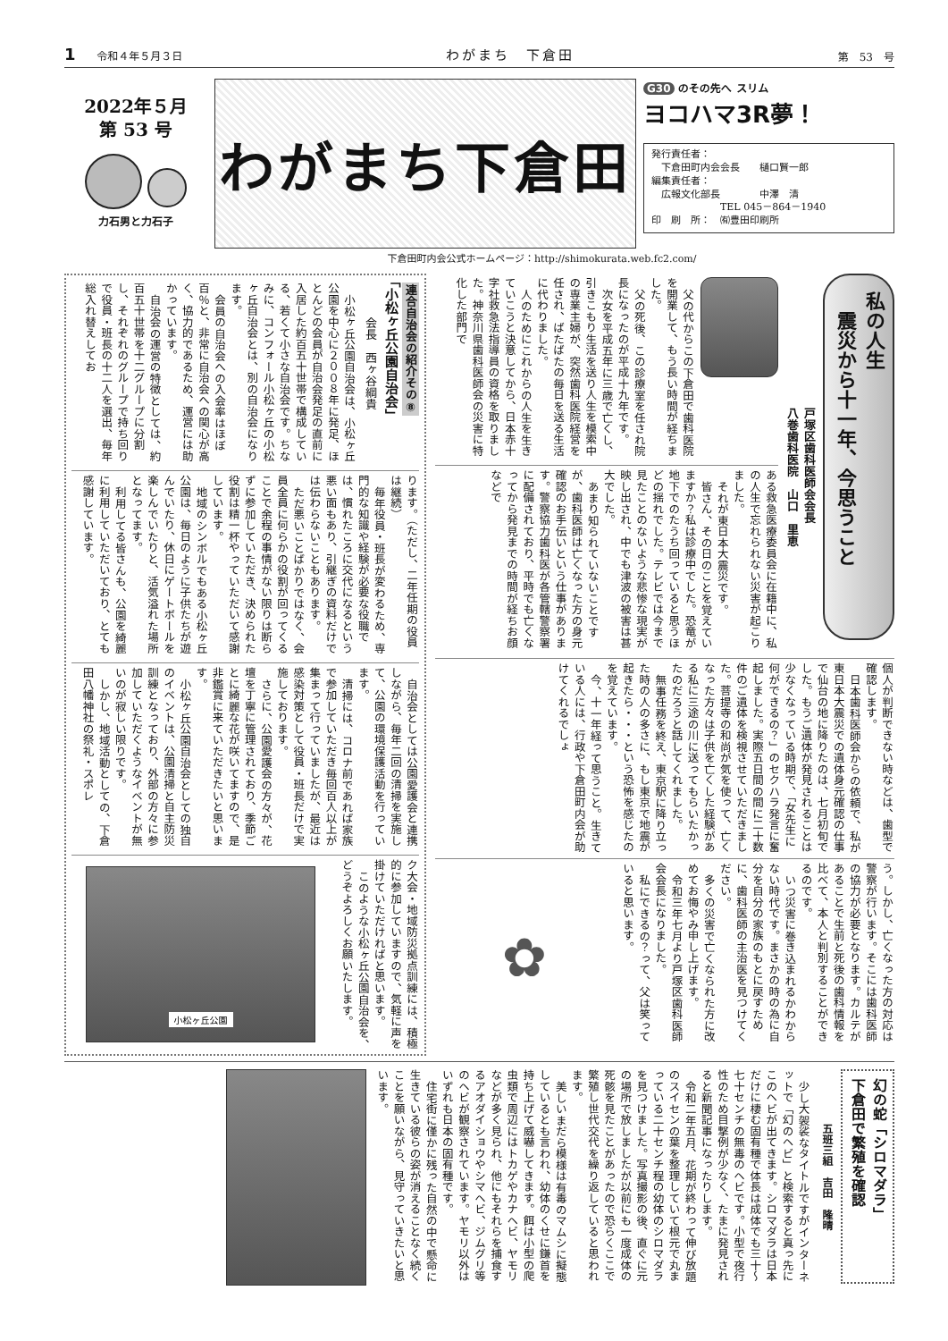1 令和４年５月３日
わがまち　下倉田
第　53　号
2022年５月
第 53 号
力石男と力石子
わがまち下倉田
G30 のその先へ スリム
ヨコハマ3R夢！
発行責任者：
　下倉田町内会会長　　樋口賢一郎
編集責任者：
　広報文化部長　　　　中澤　清
　　　　　　　TEL 045－864－1940
印　刷　所：　㈲豊田印刷所
下倉田町内会公式ホームページ：http://shimokurata.web.fc2.com/
連合自治会の紹介その⑧
「小松ヶ丘公園自治会」
　　　会長　西ヶ谷綱貴
小松ヶ丘公園自治会は、小松ヶ丘公園を中心に２００８年に発足、ほとんどの会員が自治会発足の直前に入居した約百五十世帯で構成している、若くて小さな自治会です。ちなみに、コンフォール小松ヶ丘の小松ヶ丘自治会とは、別の自治会になります。
会員の自治会への入会率はほぼ百％と、非常に自治会への関心が高く、協力的であるため、運営には助かっています。
自治会の運営の特徴としては、約百五十世帯を十二グループに分割し、それぞれのグループで持ち回りで役員・班長の十二人を選出、毎年総入れ替えしてお
ります。（ただし、二年任期の役員は継続）
毎年役員・班長が変わるため、専門的な知識や経験が必要な役職では、慣れたころに交代になるという悪い面もあり、引継ぎの資料だけでは伝わらないこともあります。
ただ悪いことばかりではなく、会員全員に何らかの役割が回ってくることで余程の事情がない限りは断らずに参加していただき、決められた役割は精一杯やっていただいて感謝しています。
地域のシンボルでもある小松ヶ丘公園は、毎日のように子供たちが遊んでいたり、休日にゲートボールを楽しんでいたりと、活気溢れた場所となってます。
利用してる皆さんも、公園を綺麗に利用していただいており、とても感謝しています。
自治会としては公園愛護会と連携しながら、毎年二回の清掃を実施して、公園の環境保護活動を行っています。
清掃には、コロナ前であれば家族で参加していただき毎回百人以上が集まって行っていましたが、最近は感染対策として役員・班長だけで実施しております。
さらに、公園愛護会の方々が、花壇を丁寧に管理されており、季節ごとに綺麗な花が咲いてますので、是非鑑賞に来ていただきたいと思います。
小松ヶ丘公園自治会としての独自のイベントは、公園清掃と自主防災訓練となっており、外部の方々に参加していただくようなイベントが無いのが寂しい限りです。
しかし、地域活動としての、下倉田八幡神社の祭礼・スポレ
ク大会・地域防災拠点訓練には、積極的に参加していますので、気軽に声を掛けていただければと思います。
このような小松ヶ丘公園自治会を、どうぞよろしくお願いたします。
小松ヶ丘公園
私の人生
　震災から十一年、今思うこと
戸塚区歯科医師会会長
八巻歯科医院　山口　里恵
父の代からこの下倉田で歯科医院を開業して、もう長い時間が経ちました。
父の死後、この診療室を任され院長になったのが平成十九年です。
次女を平成五年に三歳で亡くし、引きこもり生活を送り人生を模索中の専業主婦が、突然歯科医院経営を任され、ばたばたの毎日を送る生活に代わりました。
人のためにこれからの人生を生きていこうと決意してから、日本赤十字社救急法指導員の資格を取りました。神奈川県歯科医師会の災害に特化した部門で
ある救急医療委員会に在籍中に、私の人生で忘れられない災害が起こりました。
それが東日本大震災です。
皆さん、その日のことを覚えていますか？私は診療中でした。恐竜が地下でのたうち回っていると思うほどの揺れでした。テレビでは今まで見たことのないような悲惨な現実が映し出され、中でも津波の被害は甚大でした。
あまり知られていないことですが、歯科医師は亡くなった方の身元確認のお手伝いという仕事があります。警察協力歯科医が各管轄警察署に配備されており、平時でも亡くなってから発見までの時間が経ちお顔などで
個人が判断できない時などは、歯型で確認します。
日本歯科医師会からの依頼で、私が東日本大震災での遺体身元確認の仕事で仙台の地に降りたのは、七月初旬でした。もうご遺体が発見されることは少なくなっている時期で、「女先生に何ができるの？」のセクハラ発言に奮起しました。実際五日間の間に二十数件のご遺体を検視させていただきました。菩提寺の和尚が気を使って、亡くなった方々は子供を亡くした経験がある私に三途の川に送ってもらいたかったのだろうと話してくれました。
無事任務を終え、東京駅に降り立った時の人の多さに、もし東京で地震が起きたら・・・という恐怖を感じたのを覚えています。
今、十一年経って思うこと。生きている人には、行政や下倉田町内会が助けてくれるでしょ
う。しかし、亡くなった方の対応は警察が行います。そこには歯科医師の協力が必要となります。カルテがあることで生前と死後の歯科情報を比べて、本人と判別することができるのです。
いつ災害に巻き込まれるかわからない時代です。まさかの時の為に自分を自分の家族のもとに戻すために、歯科医師の主治医を見つけてください。
多くの災害で亡くなられた方に改めてお悔やみ申し上げます。
令和三年七月より戸塚区歯科医師会会長になりました。
私にできるの？って、父は笑っていると思います。
✿
幻の蛇「シロマダラ」
下倉田で繁殖を確認
五班三組　吉田　隆晴
少し大袈裟なタイトルですがインターネットで「幻のヘビ」と検索すると真っ先にこのヘビが出てきます。シロマダラは日本だけに棲む固有種で体長は成体でも三十〜七十センチの無毒のヘビです。小型で夜行性のため目撃例が少なく、たまに発見されると新聞記事になったりします。
令和二年五月、花期が終わって伸び放題のスイセンの葉を整理していて根元で丸まっている二十センチ程の幼体のシロマダラを見つけました。写真撮影の後、直ぐに元の場所で放しましたが以前にも一度成体の死骸を見たことがあったので恐らくここで繁殖し世代交代を繰り返していると思われます。
美しいまだら模様は有毒のマムシに擬態しているとも言われ、幼体のくせに鎌首を持ち上げて威嚇してきます。餌は小型の爬虫類で周辺にはトカゲやカナヘビ、ヤモリなどが多く見られ、他にもそれらを捕食するアオダイショウやシマヘビ、ジムグリ等のヘビが観察されています。ヤモリ以外はいずれも日本の固有種です。
住宅街に僅かに残った自然の中で懸命に生きている彼らの姿が消えることなく続くことを願いながら、見守っていきたいと思います。